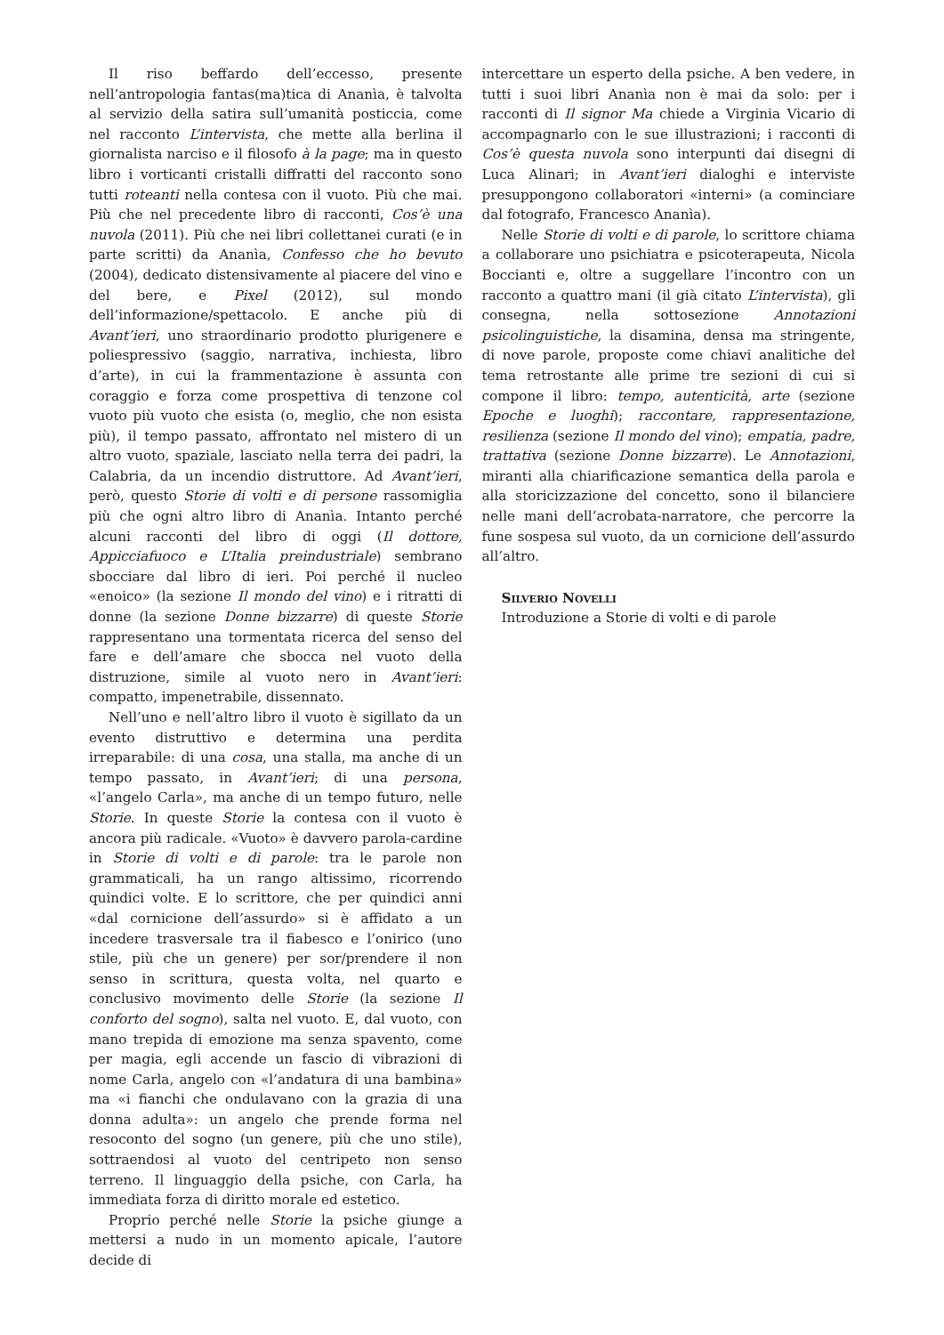Il riso beffardo dell’eccesso, presente nell’antropologia fantas(ma)tica di Ananìa, è talvolta al servizio della satira sull’umanità posticcia, come nel racconto L’intervista, che mette alla berlina il giornalista narciso e il filosofo à la page; ma in questo libro i vorticanti cristalli diffratti del racconto sono tutti roteanti nella contesa con il vuoto. Più che mai. Più che nel precedente libro di racconti, Cos’è una nuvola (2011). Più che nei libri collettanei curati (e in parte scritti) da Ananìa, Confesso che ho bevuto (2004), dedicato distensivamente al piacere del vino e del bere, e Pixel (2012), sul mondo dell’informazione/spettacolo. E anche più di Avant’ieri, uno straordinario prodotto plurigenere e poliespressivo (saggio, narrativa, inchiesta, libro d’arte), in cui la frammentazione è assunta con coraggio e forza come prospettiva di tenzone col vuoto più vuoto che esista (o, meglio, che non esista più), il tempo passato, affrontato nel mistero di un altro vuoto, spaziale, lasciato nella terra dei padri, la Calabria, da un incendio distruttore. Ad Avant’ieri, però, questo Storie di volti e di persone rassomiglia più che ogni altro libro di Ananìa. Intanto perché alcuni racconti del libro di oggi (Il dottore, Appicciafuoco e L’Italia preindustriale) sembrano sbocciare dal libro di ieri. Poi perché il nucleo «enoico» (la sezione Il mondo del vino) e i ritratti di donne (la sezione Donne bizzarre) di queste Storie rappresentano una tormentata ricerca del senso del fare e dell’amare che sbocca nel vuoto della distruzione, simile al vuoto nero in Avant’ieri: compatto, impenetrabile, dissennato.
Nell’uno e nell’altro libro il vuoto è sigillato da un evento distruttivo e determina una perdita irreparabile: di una cosa, una stalla, ma anche di un tempo passato, in Avant’ieri; di una persona, «l’angelo Carla», ma anche di un tempo futuro, nelle Storie. In queste Storie la contesa con il vuoto è ancora più radicale. «Vuoto» è davvero parola-cardine in Storie di volti e di parole: tra le parole non grammaticali, ha un rango altissimo, ricorrendo quindici volte. E lo scrittore, che per quindici anni «dal cornicione dell’assurdo» si è affidato a un incedere trasversale tra il fiabesco e l’onirico (uno stile, più che un genere) per sor/prendere il non senso in scrittura, questa volta, nel quarto e conclusivo movimento delle Storie (la sezione Il conforto del sogno), salta nel vuoto. E, dal vuoto, con mano trepida di emozione ma senza spavento, come per magia, egli accende un fascio di vibrazioni di nome Carla, angelo con «l’andatura di una bambina» ma «i fianchi che ondulavano con la grazia di una donna adulta»: un angelo che prende forma nel resoconto del sogno (un genere, più che uno stile), sottraendosi al vuoto del centripeto non senso terreno. Il linguaggio della psiche, con Carla, ha immediata forza di diritto morale ed estetico.
Proprio perché nelle Storie la psiche giunge a mettersi a nudo in un momento apicale, l’autore decide di
intercettare un esperto della psiche. A ben vedere, in tutti i suoi libri Ananìa non è mai da solo: per i racconti di Il signor Ma chiede a Virginia Vicario di accompagnarlo con le sue illustrazioni; i racconti di Cos’è questa nuvola sono interpunti dai disegni di Luca Alinari; in Avant’ieri dialoghi e interviste presuppongono collaboratori «interni» (a cominciare dal fotografo, Francesco Ananìa).
Nelle Storie di volti e di parole, lo scrittore chiama a collaborare uno psichiatra e psicoterapeuta, Nicola Boccianti e, oltre a suggellare l’incontro con un racconto a quattro mani (il già citato L’intervista), gli consegna, nella sottosezione Annotazioni psicolinguistiche, la disamina, densa ma stringente, di nove parole, proposte come chiavi analitiche del tema retrostante alle prime tre sezioni di cui si compone il libro: tempo, autenticità, arte (sezione Epoche e luoghi); raccontare, rappresentazione, resilienza (sezione Il mondo del vino); empatia, padre, trattativa (sezione Donne bizzarre). Le Annotazioni, miranti alla chiarificazione semantica della parola e alla storicizzazione del concetto, sono il bilanciere nelle mani dell’acrobata-narratore, che percorre la fune sospesa sul vuoto, da un cornicione dell’assurdo all’altro.
Silverio Novelli
Introduzione a Storie di volti e di parole